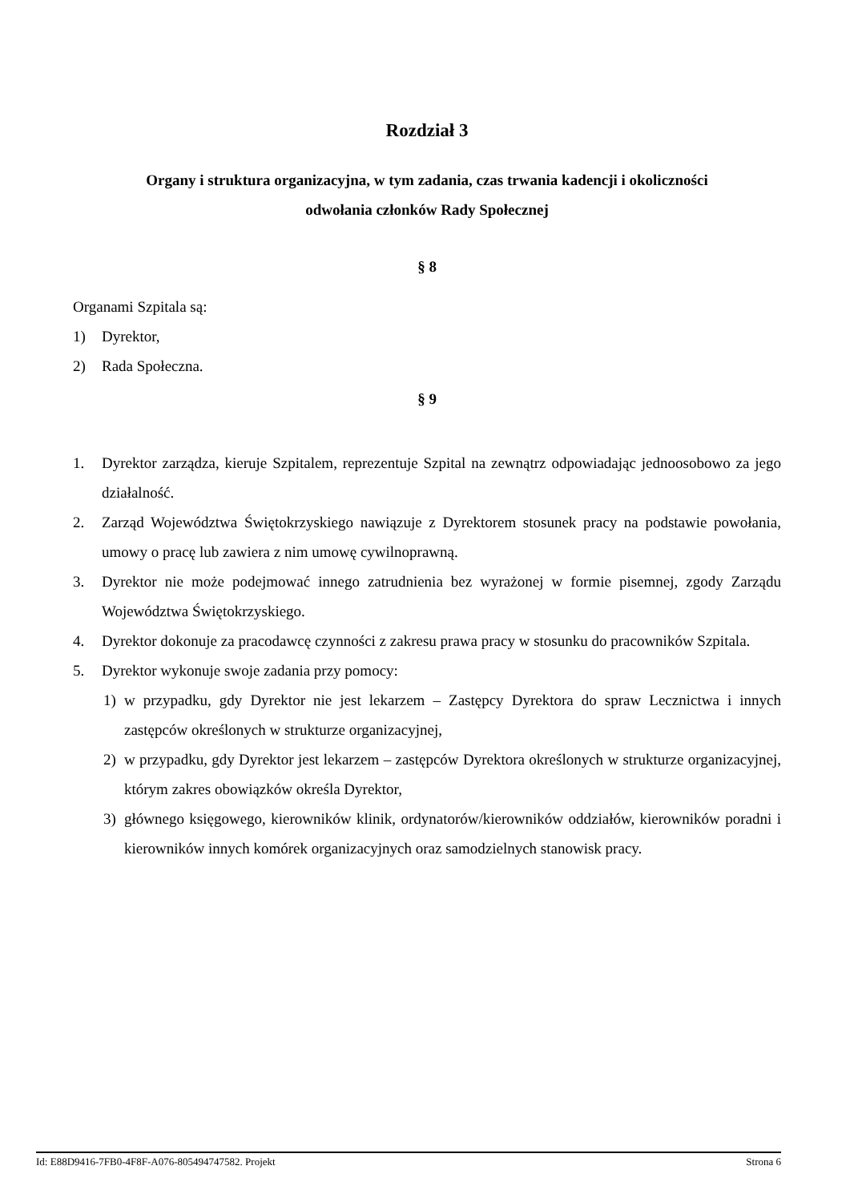Rozdział 3
Organy i struktura organizacyjna, w tym zadania, czas trwania kadencji i okoliczności
odwołania członków Rady Społecznej
§ 8
Organami Szpitala są:
1) Dyrektor,
2) Rada Społeczna.
§ 9
1. Dyrektor zarządza, kieruje Szpitalem, reprezentuje Szpital na zewnątrz odpowiadając jednoosobowo za jego działalność.
2. Zarząd Województwa Świętokrzyskiego nawiązuje z Dyrektorem stosunek pracy na podstawie powołania, umowy o pracę lub zawiera z nim umowę cywilnoprawną.
3. Dyrektor nie może podejmować innego zatrudnienia bez wyrażonej w formie pisemnej, zgody Zarządu Województwa Świętokrzyskiego.
4. Dyrektor dokonuje za pracodawcę czynności z zakresu prawa pracy w stosunku do pracowników Szpitala.
5. Dyrektor wykonuje swoje zadania przy pomocy:
1) w przypadku, gdy Dyrektor nie jest lekarzem – Zastępcy Dyrektora do spraw Lecznictwa i innych zastępców określonych w strukturze organizacyjnej,
2) w przypadku, gdy Dyrektor jest lekarzem – zastępców Dyrektora określonych w strukturze organizacyjnej, którym zakres obowiązków określa Dyrektor,
3) głównego księgowego, kierowników klinik, ordynatorów/kierowników oddziałów, kierowników poradni i kierowników innych komórek organizacyjnych oraz samodzielnych stanowisk pracy.
Id: E88D9416-7FB0-4F8F-A076-805494747582. Projekt Strona 6